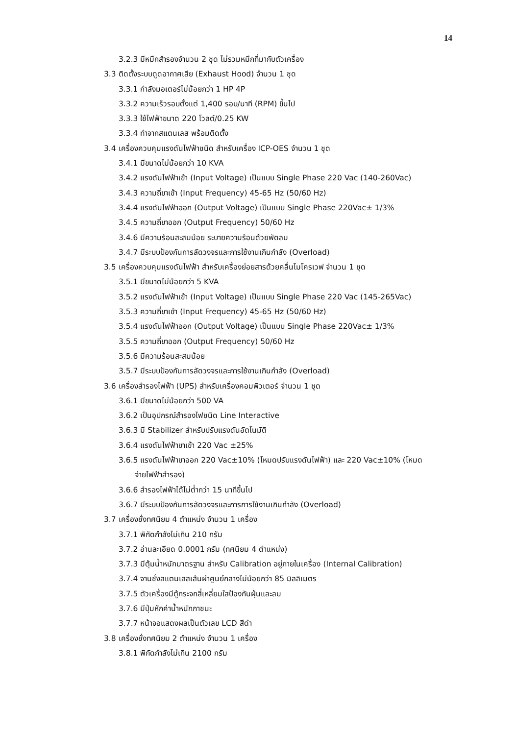14
3.2.3 มีหมึกสำรองจำนวน 2 ชุด ไม่รวมหมึกที่มากับตัวเครื่อง
3.3 ติดตั้งระบบดูดอากาศเสีย (Exhaust Hood) จำนวน 1 ชุด
3.3.1 กำลังมอเตอร์ไม่น้อยกว่า 1 HP 4P
3.3.2 ความเร็วรอบตั้งแต่ 1,400 รอบ/นาที (RPM) ขึ้นไป
3.3.3 ใช้ไฟฟ้าขนาด 220 โวลต์/0.25 KW
3.3.4 ทำจากสแตนเลส พร้อมติดตั้ง
3.4 เครื่องควบคุมแรงดันไฟฟ้าชนิด สำหรับเครื่อง ICP-OES จำนวน 1 ชุด
3.4.1 มีขนาดไม่น้อยกว่า 10 KVA
3.4.2 แรงดันไฟฟ้าเข้า (Input Voltage) เป็นแบบ Single Phase 220 Vac (140-260Vac)
3.4.3 ความถี่ขาเข้า (Input Frequency) 45-65 Hz (50/60 Hz)
3.4.4 แรงดันไฟฟ้าออก (Output Voltage) เป็นแบบ Single Phase 220Vac± 1/3%
3.4.5 ความถี่ขาออก (Output Frequency) 50/60 Hz
3.4.6 มีความร้อนสะสมน้อย ระบายความร้อนด้วยพัดลม
3.4.7 มีระบบป้องกันการลัดวงจรและการใช้งานเกินกำลัง (Overload)
3.5 เครื่องควบคุมแรงดันไฟฟ้า สำหรับเครื่องย่อยสารด้วยคลื่นไมโครเวฟ จำนวน 1 ชุด
3.5.1 มีขนาดไม่น้อยกว่า 5 KVA
3.5.2 แรงดันไฟฟ้าเข้า (Input Voltage) เป็นแบบ Single Phase 220 Vac (145-265Vac)
3.5.3 ความถี่ขาเข้า (Input Frequency) 45-65 Hz (50/60 Hz)
3.5.4 แรงดันไฟฟ้าออก (Output Voltage) เป็นแบบ Single Phase 220Vac± 1/3%
3.5.5 ความถี่ขาออก (Output Frequency) 50/60 Hz
3.5.6 มีความร้อนสะสมน้อย
3.5.7 มีระบบป้องกันการลัดวงจรและการใช้งานเกินกำลัง (Overload)
3.6 เครื่องสำรองไฟฟ้า (UPS) สำหรับเครื่องคอมพิวเตอร์ จำนวน 1 ชุด
3.6.1 มีขนาดไม่น้อยกว่า 500 VA
3.6.2 เป็นอุปกรณ์สำรองไฟชนิด Line Interactive
3.6.3 มี Stabilizer สำหรับปรับแรงดันอัตโนมัติ
3.6.4 แรงดันไฟฟ้าขาเข้า 220 Vac ±25%
3.6.5 แรงดันไฟฟ้าขาออก 220 Vac±10% (โหมดปรับแรงดันไฟฟ้า) และ 220 Vac±10% (โหมด
จ่ายไฟฟ้าสำรอง)
3.6.6 สำรองไฟฟ้าได้ไม่ต่ำกว่า 15 นาทีขึ้นไป
3.6.7 มีระบบป้องกันการลัดวงจรและการการใช้งานเกินกำลัง (Overload)
3.7 เครื่องชั่งทศนิยม 4 ตำแหน่ง จำนวน 1 เครื่อง
3.7.1 พิกัดกำลังไม่เกิน 210 กรัม
3.7.2 อ่านละเอียด 0.0001 กรัม (ทศนิยม 4 ตำแหน่ง)
3.7.3 มีตุ้มน้ำหนักมาตรฐาน สำหรับ Calibration อยู่ภายในเครื่อง (Internal Calibration)
3.7.4 จานชั่งสแตนเลสเส้นผ่าศูนย์กลางไม่น้อยกว่า 85 มิลลิเมตร
3.7.5 ตัวเครื่องมีตู้กระจกสี่เหลี่ยมใสป้องกันฝุ่นและลม
3.7.6 มีปุ่มหักค่าน้ำหนักภาชนะ
3.7.7 หน้าจอแสดงผลเป็นตัวเลข LCD สีดำ
3.8 เครื่องชั่งทศนิยม 2 ตำแหน่ง จำนวน 1 เครื่อง
3.8.1 พิกัดกำลังไม่เกิน 2100 กรัม